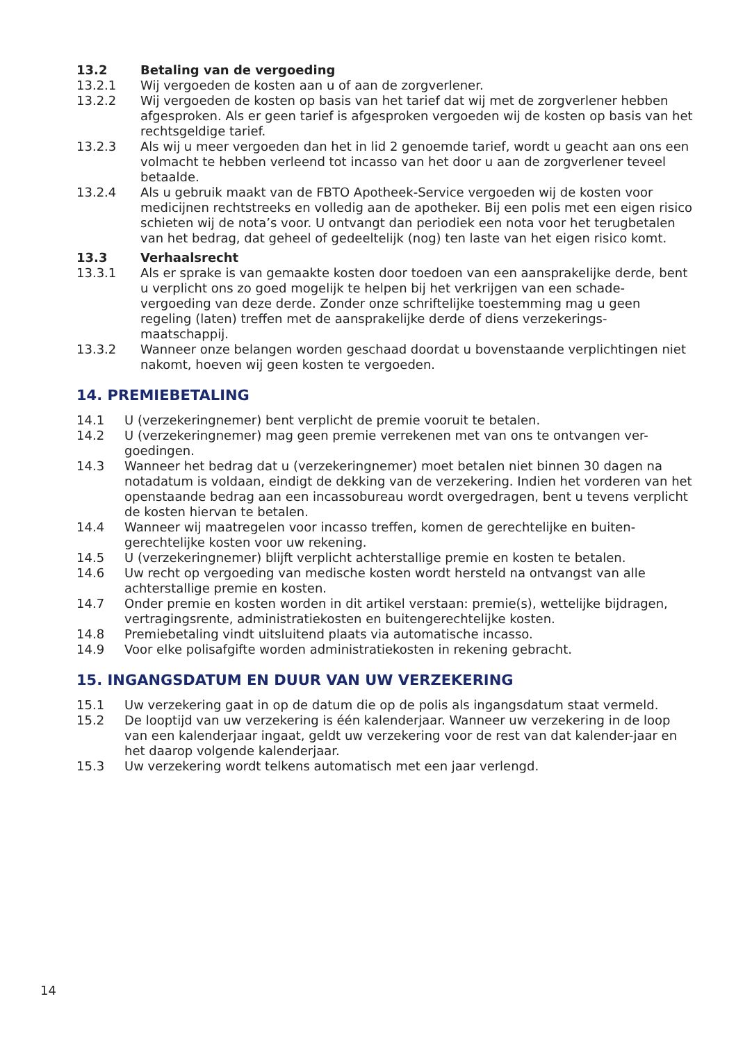13.2 Betaling van de vergoeding
13.2.1 Wij vergoeden de kosten aan u of aan de zorgverlener.
13.2.2 Wij vergoeden de kosten op basis van het tarief dat wij met de zorgverlener hebben afgesproken. Als er geen tarief is afgesproken vergoeden wij de kosten op basis van het rechtsgeldige tarief.
13.2.3 Als wij u meer vergoeden dan het in lid 2 genoemde tarief, wordt u geacht aan ons een volmacht te hebben verleend tot incasso van het door u aan de zorgverlener teveel betaalde.
13.2.4 Als u gebruik maakt van de FBTO Apotheek-Service vergoeden wij de kosten voor medicijnen rechtstreeks en volledig aan de apotheker. Bij een polis met een eigen risico schieten wij de nota’s voor. U ontvangt dan periodiek een nota voor het terugbetalen van het bedrag, dat geheel of gedeeltelijk (nog) ten laste van het eigen risico komt.
13.3 Verhaalsrecht
13.3.1 Als er sprake is van gemaakte kosten door toedoen van een aansprakelijke derde, bent u verplicht ons zo goed mogelijk te helpen bij het verkrijgen van een schade-vergoeding van deze derde. Zonder onze schriftelijke toestemming mag u geen regeling (laten) treffen met de aansprakelijke derde of diens verzekerings-maatschappij.
13.3.2 Wanneer onze belangen worden geschaad doordat u bovenstaande verplichtingen niet nakomt, hoeven wij geen kosten te vergoeden.
14. PREMIEBETALING
14.1 U (verzekeringnemer) bent verplicht de premie vooruit te betalen.
14.2 U (verzekeringnemer) mag geen premie verrekenen met van ons te ontvangen ver-goedingen.
14.3 Wanneer het bedrag dat u (verzekeringnemer) moet betalen niet binnen 30 dagen na notadatum is voldaan, eindigt de dekking van de verzekering. Indien het vorderen van het openstaande bedrag aan een incassobureau wordt overgedragen, bent u tevens verplicht de kosten hiervan te betalen.
14.4 Wanneer wij maatregelen voor incasso treffen, komen de gerechtelijke en buiten-gerechtelijke kosten voor uw rekening.
14.5 U (verzekeringnemer) blijft verplicht achterstallige premie en kosten te betalen.
14.6 Uw recht op vergoeding van medische kosten wordt hersteld na ontvangst van alle achterstallige premie en kosten.
14.7 Onder premie en kosten worden in dit artikel verstaan: premie(s), wettelijke bijdragen, vertragingsrente, administratiekosten en buitengerechtelijke kosten.
14.8 Premiebetaling vindt uitsluitend plaats via automatische incasso.
14.9 Voor elke polisafgifte worden administratiekosten in rekening gebracht.
15. INGANGSDATUM EN DUUR VAN UW VERZEKERING
15.1 Uw verzekering gaat in op de datum die op de polis als ingangsdatum staat vermeld.
15.2 De looptijd van uw verzekering is één kalenderjaar. Wanneer uw verzekering in de loop van een kalenderjaar ingaat, geldt uw verzekering voor de rest van dat kalender-jaar en het daarop volgende kalenderjaar.
15.3 Uw verzekering wordt telkens automatisch met een jaar verlengd.
14